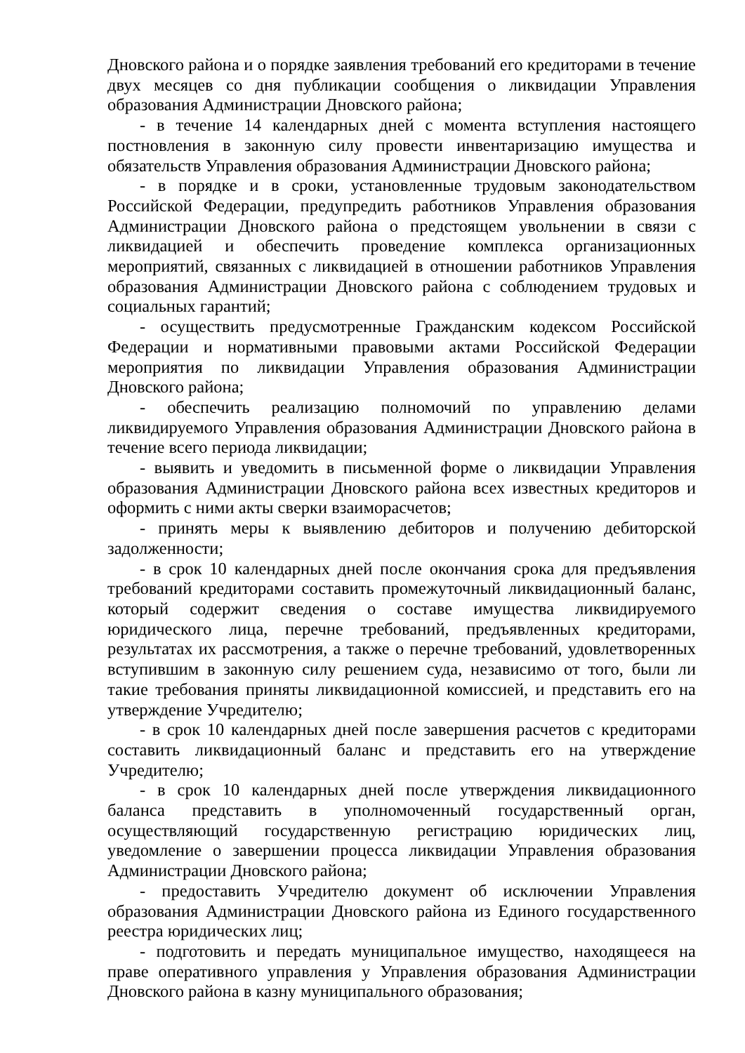Дновского района и о порядке заявления требований его кредиторами в течение двух месяцев со дня публикации сообщения о ликвидации Управления образования Администрации Дновского района;
- в течение 14 календарных дней с момента вступления настоящего постновления в законную силу провести инвентаризацию имущества и обязательств Управления образования Администрации Дновского района;
- в порядке и в сроки, установленные трудовым законодательством Российской Федерации, предупредить работников Управления образования Администрации Дновского района о предстоящем увольнении в связи с ликвидацией и обеспечить проведение комплекса организационных мероприятий, связанных с ликвидацией в отношении работников Управления образования Администрации Дновского района с соблюдением трудовых и социальных гарантий;
- осуществить предусмотренные Гражданским кодексом Российской Федерации и нормативными правовыми актами Российской Федерации мероприятия по ликвидации Управления образования Администрации Дновского района;
- обеспечить реализацию полномочий по управлению делами ликвидируемого Управления образования Администрации Дновского района в течение всего периода ликвидации;
- выявить и уведомить в письменной форме о ликвидации Управления образования Администрации Дновского района всех известных кредиторов и оформить с ними акты сверки взаиморасчетов;
- принять меры к выявлению дебиторов и получению дебиторской задолженности;
- в срок 10 календарных дней после окончания срока для предъявления требований кредиторами составить промежуточный ликвидационный баланс, который содержит сведения о составе имущества ликвидируемого юридического лица, перечне требований, предъявленных кредиторами, результатах их рассмотрения, а также о перечне требований, удовлетворенных вступившим в законную силу решением суда, независимо от того, были ли такие требования приняты ликвидационной комиссией, и представить его на утверждение Учредителю;
- в срок 10 календарных дней после завершения расчетов с кредиторами составить ликвидационный баланс и представить его на утверждение Учредителю;
- в срок 10 календарных дней после утверждения ликвидационного баланса представить в уполномоченный государственный орган, осуществляющий государственную регистрацию юридических лиц, уведомление о завершении процесса ликвидации Управления образования Администрации Дновского района;
- предоставить Учредителю документ об исключении Управления образования Администрации Дновского района из Единого государственного реестра юридических лиц;
- подготовить и передать муниципальное имущество, находящееся на праве оперативного управления у Управления образования Администрации Дновского района в казну муниципального образования;